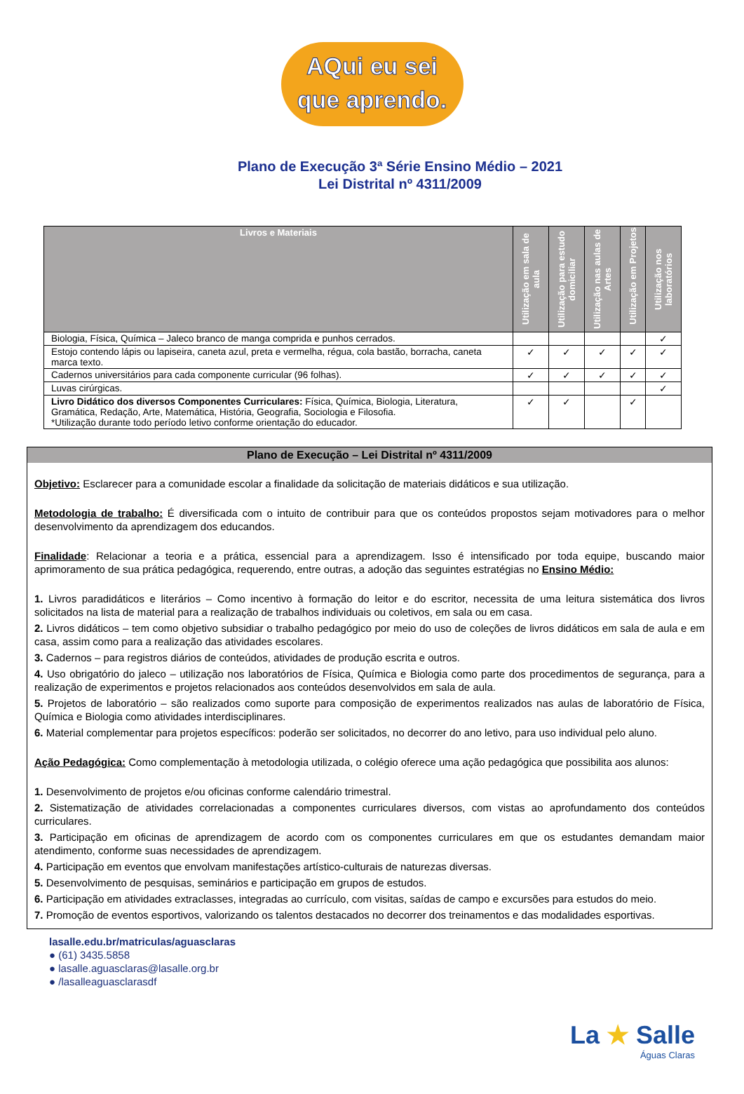AQui eu sei
que aprendo.
Plano de Execução 3ª Série Ensino Médio – 2021
Lei Distrital nº 4311/2009
| Livros e Materiais | Utilização em sala de aula | Utilização para estudo domiciliar | Utilização nas aulas de Artes | Utilização em Projetos | Utilização nos laboratórios |
| --- | --- | --- | --- | --- | --- |
| Biologia, Física, Química – Jaleco branco de manga comprida e punhos cerrados. | | | | | ✓ |
| Estojo contendo lápis ou lapiseira, caneta azul, preta e vermelha, régua, cola bastão, borracha, caneta marca texto. | ✓ | ✓ | ✓ | ✓ | ✓ |
| Cadernos universitários para cada componente curricular (96 folhas). | ✓ | ✓ | ✓ | ✓ | ✓ |
| Luvas cirúrgicas. | | | | | ✓ |
| Livro Didático dos diversos Componentes Curriculares: Física, Química, Biologia, Literatura, Gramática, Redação, Arte, Matemática, História, Geografia, Sociologia e Filosofia. *Utilização durante todo período letivo conforme orientação do educador. | ✓ | ✓ | | ✓ | |
Plano de Execução – Lei Distrital nº 4311/2009
Objetivo: Esclarecer para a comunidade escolar a finalidade da solicitação de materiais didáticos e sua utilização.
Metodologia de trabalho: É diversificada com o intuito de contribuir para que os conteúdos propostos sejam motivadores para o melhor desenvolvimento da aprendizagem dos educandos.
Finalidade: Relacionar a teoria e a prática, essencial para a aprendizagem. Isso é intensificado por toda equipe, buscando maior aprimoramento de sua prática pedagógica, requerendo, entre outras, a adoção das seguintes estratégias no Ensino Médio:
1. Livros paradidáticos e literários – Como incentivo à formação do leitor e do escritor, necessita de uma leitura sistemática dos livros solicitados na lista de material para a realização de trabalhos individuais ou coletivos, em sala ou em casa.
2. Livros didáticos – tem como objetivo subsidiar o trabalho pedagógico por meio do uso de coleções de livros didáticos em sala de aula e em casa, assim como para a realização das atividades escolares.
3. Cadernos – para registros diários de conteúdos, atividades de produção escrita e outros.
4. Uso obrigatório do jaleco – utilização nos laboratórios de Física, Química e Biologia como parte dos procedimentos de segurança, para a realização de experimentos e projetos relacionados aos conteúdos desenvolvidos em sala de aula.
5. Projetos de laboratório – são realizados como suporte para composição de experimentos realizados nas aulas de laboratório de Física, Química e Biologia como atividades interdisciplinares.
6. Material complementar para projetos específicos: poderão ser solicitados, no decorrer do ano letivo, para uso individual pelo aluno.
Ação Pedagógica: Como complementação à metodologia utilizada, o colégio oferece uma ação pedagógica que possibilita aos alunos:
1. Desenvolvimento de projetos e/ou oficinas conforme calendário trimestral.
2. Sistematização de atividades correlacionadas a componentes curriculares diversos, com vistas ao aprofundamento dos conteúdos curriculares.
3. Participação em oficinas de aprendizagem de acordo com os componentes curriculares em que os estudantes demandam maior atendimento, conforme suas necessidades de aprendizagem.
4. Participação em eventos que envolvam manifestações artístico-culturais de naturezas diversas.
5. Desenvolvimento de pesquisas, seminários e participação em grupos de estudos.
6. Participação em atividades extraclasses, integradas ao currículo, com visitas, saídas de campo e excursões para estudos do meio.
7. Promoção de eventos esportivos, valorizando os talentos destacados no decorrer dos treinamentos e das modalidades esportivas.
lasalle.edu.br/matriculas/aguasclaras
● (61) 3435.5858
● lasalle.aguasclaras@lasalle.org.br
● /lasalleaguasclarasdf
La ★ Salle
Águas Claras